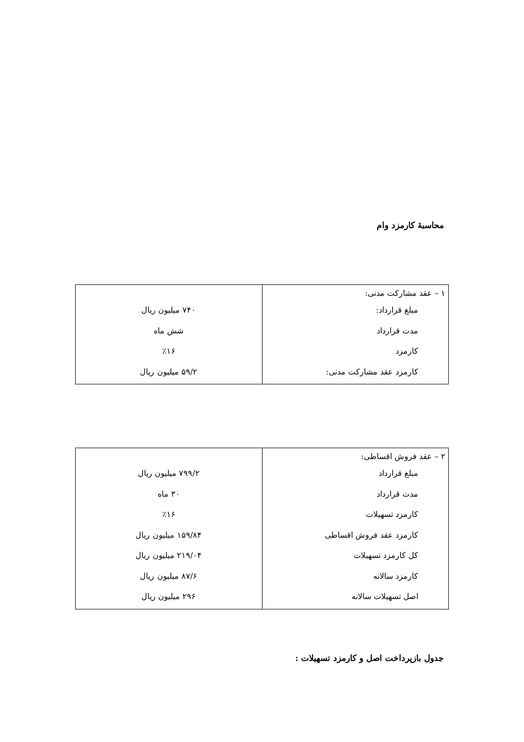محاسبهٔ کارمزد وام
| ۱ – عقد مشارکت مدنی: مبلغ قرارداد: مدت قرارداد کارمزد کارمزد عقد مشارکت مدنی: | ۷۴۰ میلیون ریال شش ماه ٪۱۶ ۵۹/۲ میلیون ریال |
| ۲ – عقد فروش اقساطی: مبلغ قرارداد مدت قرارداد کارمزد تسهیلات کارمزد عقد فروش اقساطی کل کارمزد تسهیلات کارمزد سالانه اصل تسهیلات سالانه | ۷۹۹/۲ میلیون ریال ۳۰ ماه ٪۱۶ ۱۵۹/۸۴ میلیون ریال ۲۱۹/۰۴ میلیون ریال ۸۷/۶ میلیون ریال ۲۹۶ میلیون ریال |
جدول بازپرداخت اصل و کارمزد تسهیلات :